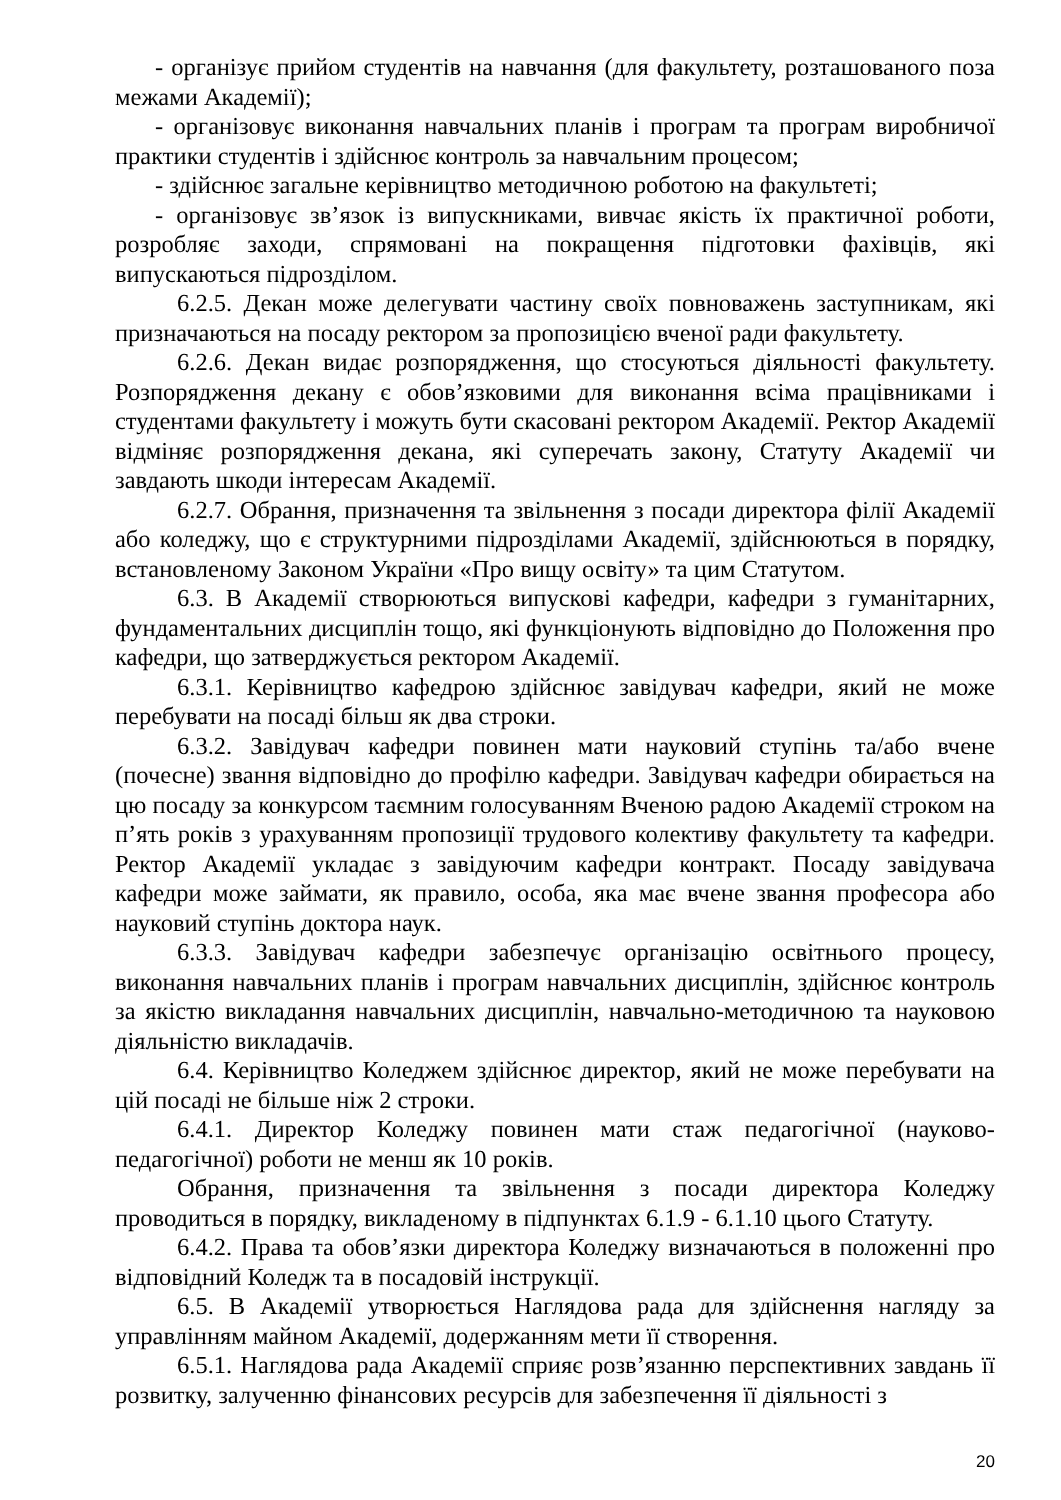- організує прийом студентів на навчання (для факультету, розташованого поза межами Академії);
- організовує виконання навчальних планів і програм та програм виробничої практики студентів і здійснює контроль за навчальним процесом;
- здійснює загальне керівництво методичною роботою на факультеті;
- організовує зв’язок із випускниками, вивчає якість їх практичної роботи, розробляє заходи, спрямовані на покращення підготовки фахівців, які випускаються підрозділом.
6.2.5. Декан може делегувати частину своїх повноважень заступникам, які призначаються на посаду ректором за пропозицією вченої ради факультету.
6.2.6. Декан видає розпорядження, що стосуються діяльності факультету. Розпорядження декану є обов’язковими для виконання всіма працівниками і студентами факультету і можуть бути скасовані ректором Академії. Ректор Академії відміняє розпорядження декана, які суперечать закону, Статуту Академії чи завдають шкоди інтересам Академії.
6.2.7. Обрання, призначення та звільнення з посади директора філії Академії або коледжу, що є структурними підрозділами Академії, здійснюються в порядку, встановленому Законом України «Про вищу освіту» та цим Статутом.
6.3. В Академії створюються випускові кафедри, кафедри з гуманітарних, фундаментальних дисциплін тощо, які функціонують відповідно до Положення про кафедри, що затверджується ректором Академії.
6.3.1. Керівництво кафедрою здійснює завідувач кафедри, який не може перебувати на посаді більш як два строки.
6.3.2. Завідувач кафедри повинен мати науковий ступінь та/або вчене (почесне) звання відповідно до профілю кафедри. Завідувач кафедри обирається на цю посаду за конкурсом таємним голосуванням Вченою радою Академії строком на п’ять років з урахуванням пропозиції трудового колективу факультету та кафедри. Ректор Академії укладає з завідуючим кафедри контракт. Посаду завідувача кафедри може займати, як правило, особа, яка має вчене звання професора або науковий ступінь доктора наук.
6.3.3. Завідувач кафедри забезпечує організацію освітнього процесу, виконання навчальних планів і програм навчальних дисциплін, здійснює контроль за якістю викладання навчальних дисциплін, навчально-методичною та науковою діяльністю викладачів.
6.4. Керівництво Коледжем здійснює директор, який не може перебувати на цій посаді не більше ніж 2 строки.
6.4.1. Директор Коледжу повинен мати стаж педагогічної (науково-педагогічної) роботи не менш як 10 років.
Обрання, призначення та звільнення з посади директора Коледжу проводиться в порядку, викладеному в підпунктах 6.1.9 - 6.1.10 цього Статуту.
6.4.2. Права та обов’язки директора Коледжу визначаються в положенні про відповідний Коледж та в посадовій інструкції.
6.5. В Академії утворюється Наглядова рада для здійснення нагляду за управлінням майном Академії, додержанням мети її створення.
6.5.1. Наглядова рада Академії сприяє розв’язанню перспективних завдань її розвитку, залученню фінансових ресурсів для забезпечення її діяльності з
20